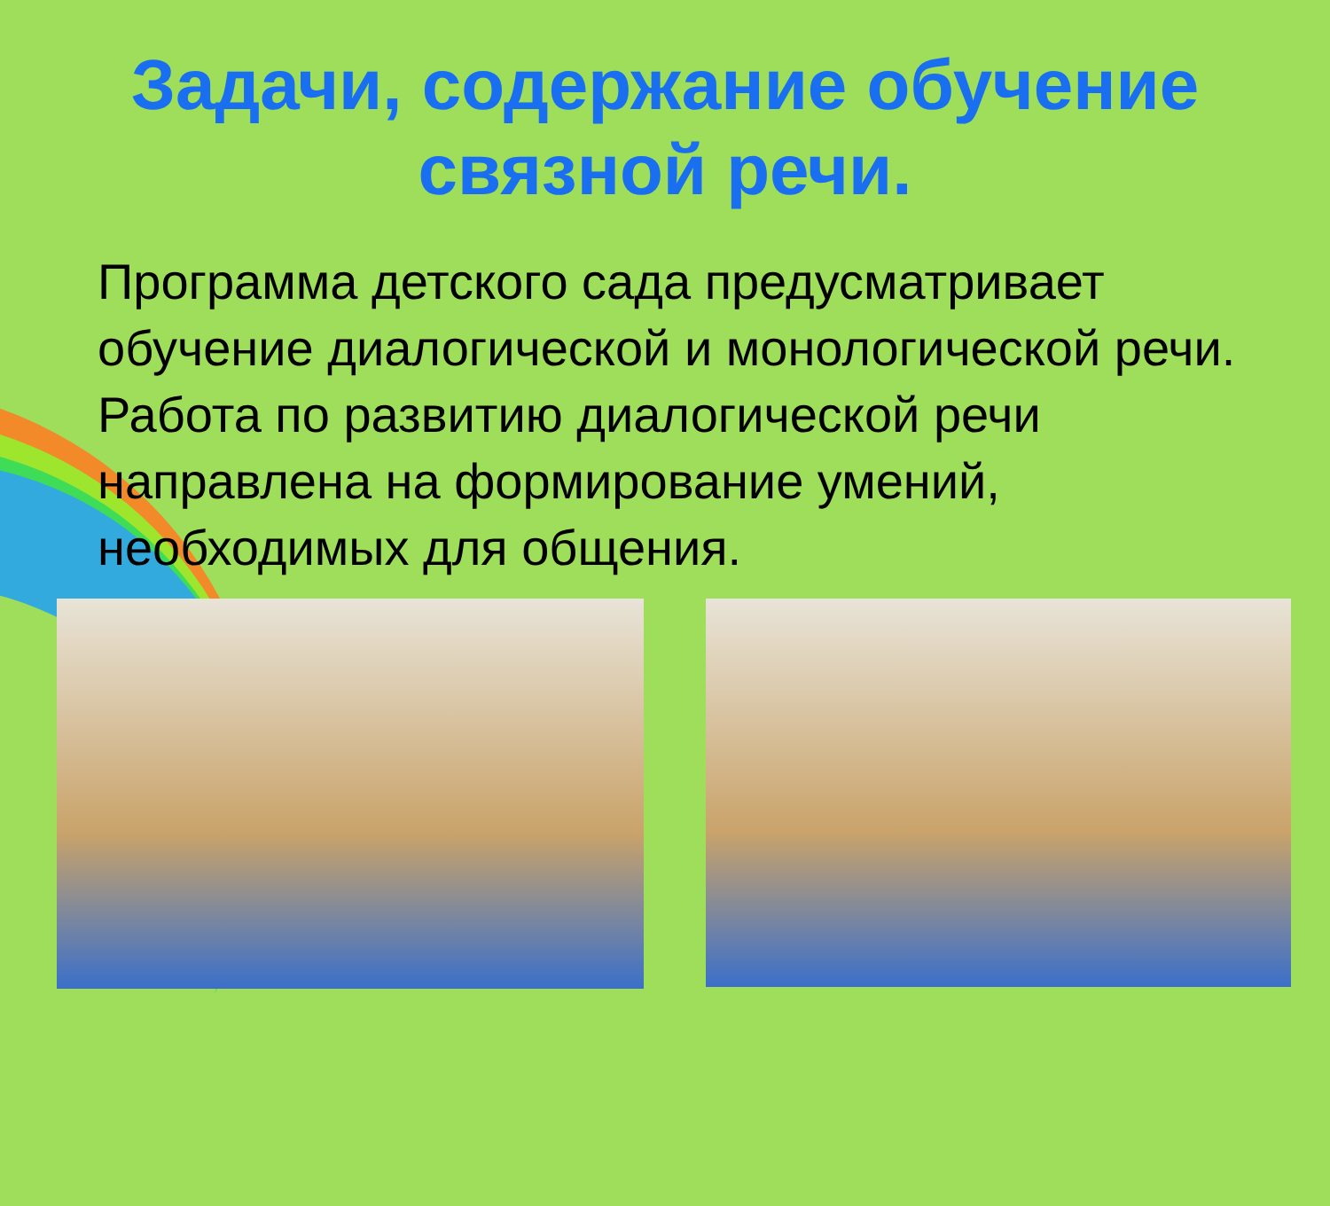Задачи, содержание обучение
связной речи.
Программа детского сада предусматривает обучение диалогической и монологической речи. Работа по развитию диалогической речи направлена на формирование умений, необходимых для общения.